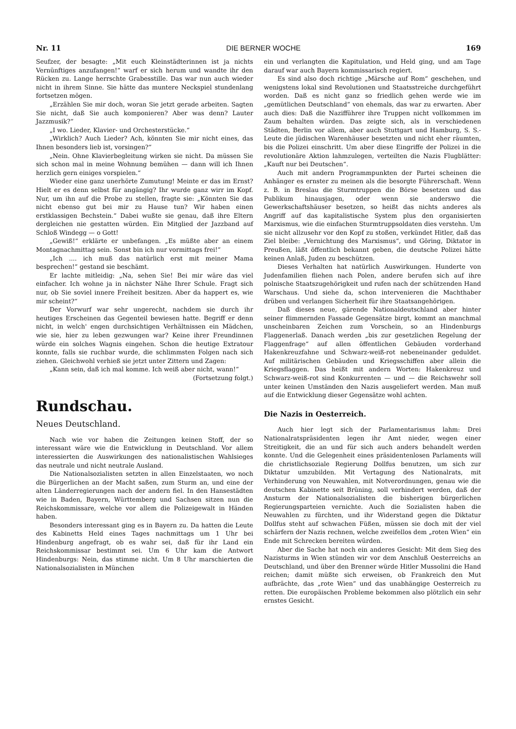Nr. 11 DIE BERNER WOCHE 169
Seufzer, der besagte: „Mit euch Kleinstädterinnen ist ja nichts Vernünftiges anzufangen!“ warf er sich herum und wandte ihr den Rücken zu. Lange herrschte Grabesstille. Das war nun auch wieder nicht in ihrem Sinne. Sie hätte das muntere Neckspiel stundenlang fortsetzen mögen.
„Erzählen Sie mir doch, woran Sie jetzt gerade arbeiten. Sagten Sie nicht, daß Sie auch komponieren? Aber was denn? Lauter Jazzmusik?“
„I wo. Lieder, Klavier- und Orchesterstücke.“
„Wirklich? Auch Lieder? Ach, könnten Sie mir nicht eines, das Ihnen besonders lieb ist, vorsingen?“
„Nein. Ohne Klavierbegleitung wirken sie nicht. Da müssen Sie sich schon mal in meine Wohnung bemühen — dann will ich Ihnen herzlich gern einiges vorspielen.“
Wieder eine ganz unerhörte Zumutung! Meinte er das im Ernst? Hielt er es denn selbst für angängig? Ihr wurde ganz wirr im Kopf. Nur, um ihn auf die Probe zu stellen, fragte sie: „Könnten Sie das nicht ebenso gut bei mir zu Hause tun? Wir haben einen erstklassigen Bechstein.“ Dabei wußte sie genau, daß ihre Eltern dergleichen nie gestatten würden. Ein Mitglied der Jazzband auf Schloß Windegg — o Gott!
„Gewiß!“ erklärte er unbefangen. „Es müßte aber an einem Montagnachmittag sein. Sonst bin ich nur vormittags frei!“
„Ich .... ich muß das natürlich erst mit meiner Mama besprechen!“ gestand sie beschämt.
Er lachte mitleidig: „Na, sehen Sie! Bei mir wäre das viel einfacher. Ich wohne ja in nächster Nähe Ihrer Schule. Fragt sich nur, ob Sie soviel innere Freiheit besitzen. Aber da happert es, wie mir scheint?“
Der Vorwurf war sehr ungerecht, nachdem sie durch ihr heutiges Erscheinen das Gegenteil bewiesen hatte. Begriff er denn nicht, in welch' engen durchsichtigen Verhältnissen ein Mädchen, wie sie, hier zu leben gezwungen war? Keine ihrer Freundinnen würde ein solches Wagnis eingehen. Schon die heutige Extratour konnte, falls sie ruchbar wurde, die schlimmsten Folgen nach sich ziehen. Gleichwohl verhieß sie jetzt unter Zittern und Zagen:
„Kann sein, daß ich mal komme. Ich weiß aber nicht, wann!“
(Fortsetzung folgt.)
Rundschau.
Neues Deutschland.
Nach wie vor haben die Zeitungen keinen Stoff, der so interessant wäre wie die Entwicklung in Deutschland. Vor allem interessierten die Auswirkungen des nationalistischen Wahlsieges das neutrale und nicht neutrale Ausland.
Die Nationalsozialisten setzten in allen Einzelstaaten, wo noch die Bürgerlichen an der Macht saßen, zum Sturm an, und eine der alten Länderregierungen nach der andern fiel. In den Hansestädten wie in Baden, Bayern, Württemberg und Sachsen sitzen nun die Reichskommissare, welche vor allem die Polizeigewalt in Händen haben.
Besonders interessant ging es in Bayern zu. Da hatten die Leute des Kabinetts Held eines Tages nachmittags um 1 Uhr bei Hindenburg angefragt, ob es wahr sei, daß für ihr Land ein Reichskommissar bestimmt sei. Um 6 Uhr kam die Antwort Hindenburgs: Nein, das stimme nicht. Um 8 Uhr marschierten die Nationalsozialisten in München
ein und verlangten die Kapitulation, und Held ging, und am Tage darauf war auch Bayern kommissarisch regiert.
Es sind also doch richtige „Märsche auf Rom“ geschehen, und wenigstens lokal sind Revolutionen und Staatsstreiche durchgeführt worden. Daß es nicht ganz so friedlich gehen werde wie im „gemütlichen Deutschland“ von ehemals, das war zu erwarten. Aber auch dies: Daß die Nazifführer ihre Truppen nicht vollkommen im Zaum behalten würden. Das zeigte sich, als in verschiedenen Städten, Berlin vor allem, aber auch Stuttgart und Hamburg, S. S.-Leute die jüdischen Warenhäuser besetzten und nicht eher räumten, bis die Polizei einschritt. Um aber diese Eingriffe der Polizei in die revolutionäre Aktion lahmzulegen, verteilten die Nazis Flugblätter: „Kauft nur bei Deutschen“.
Auch mit andern Programmpunkten der Partei scheinen die Anhänger es ernster zu meinen als die besorgte Führerschaft. Wenn z. B. in Breslau die Sturmtruppen die Börse besetzen und das Publikum hinausjagen, oder wenn sie anderswo die Gewerkschaftshäuser besetzen, so heißt das nichts anderes als Angriff auf das kapitalistische System plus den organisierten Marxismus, wie die einfachen Sturmtruppsoldaten dies verstehn. Um sie nicht allzusehr vor den Kopf zu stoßen, verkündet Hitler, daß das Ziel bleibe: „Vernichtung des Marxismus“, und Göring, Diktator in Preußen, läßt öffentlich bekannt geben, die deutsche Polizei hätte keinen Anlaß, Juden zu beschützen.
Dieses Verhalten hat natürlich Auswirkungen. Hunderte von Judenfamilien fliehen nach Polen, andere berufen sich auf ihre polnische Staatszugehörigkeit und rufen nach der schützenden Hand Warschaus. Und siehe da, schon intervenieren die Machthaber drüben und verlangen Sicherheit für ihre Staatsangehörigen.
Daß dieses neue, gärende Nationaldeutschland aber hinter seiner flimmernden Fassade Gegensätze birgt, kommt an manchmal unscheinbaren Zeichen zum Vorschein, so an Hindenburgs Flaggenerlaß. Danach werden „bis zur gesetzlichen Regelung der Flaggenfrage“ auf allen öffentlichen Gebäuden vorderhand Hakenkreuzfahne und Schwarz-weiß-rot nebeneinander geduldet. Auf militärischen Gebäuden und Kriegsschiffen aber allein die Kriegsflaggen. Das heißt mit andern Worten: Hakenkreuz und Schwarz-weiß-rot sind Konkurrenten — und — die Reichswehr soll unter keinen Umständen den Nazis ausgeliefert werden. Man muß auf die Entwicklung dieser Gegensätze wohl achten.
Die Nazis in Oesterreich.
Auch hier legt sich der Parlamentarismus lahm: Drei Nationalratspräsidenten legen ihr Amt nieder, wegen einer Streitigkeit, die an und für sich auch anders behandelt werden konnte. Und die Gelegenheit eines präsidentenlosen Parlaments will die christlichsoziale Regierung Dollfus benutzen, um sich zur Diktatur umzubilden. Mit Vertagung des Nationalrats, mit Verhinderung von Neuwahlen, mit Notverordnungen, genau wie die deutschen Kabinette seit Brüning, soll verhindert werden, daß der Ansturm der Nationalsozialisten die bisherigen bürgerlichen Regierungsparteien vernichte. Auch die Sozialisten haben die Neuwahlen zu fürchten, und ihr Widerstand gegen die Diktatur Dollfus steht auf schwachen Füßen, müssen sie doch mit der viel schärfern der Nazis rechnen, welche zweifellos dem „roten Wien“ ein Ende mit Schrecken bereiten würden.
Aber die Sache hat noch ein anderes Gesicht: Mit dem Sieg des Nazisturms in Wien stünden wir vor dem Anschluß Oesterreichs an Deutschland, und über den Brenner würde Hitler Mussolini die Hand reichen; damit müßte sich erweisen, ob Frankreich den Mut aufbrächte, das „rote Wien“ und das unabhängige Oesterreich zu retten. Die europäischen Probleme bekommen also plötzlich ein sehr ernstes Gesicht.